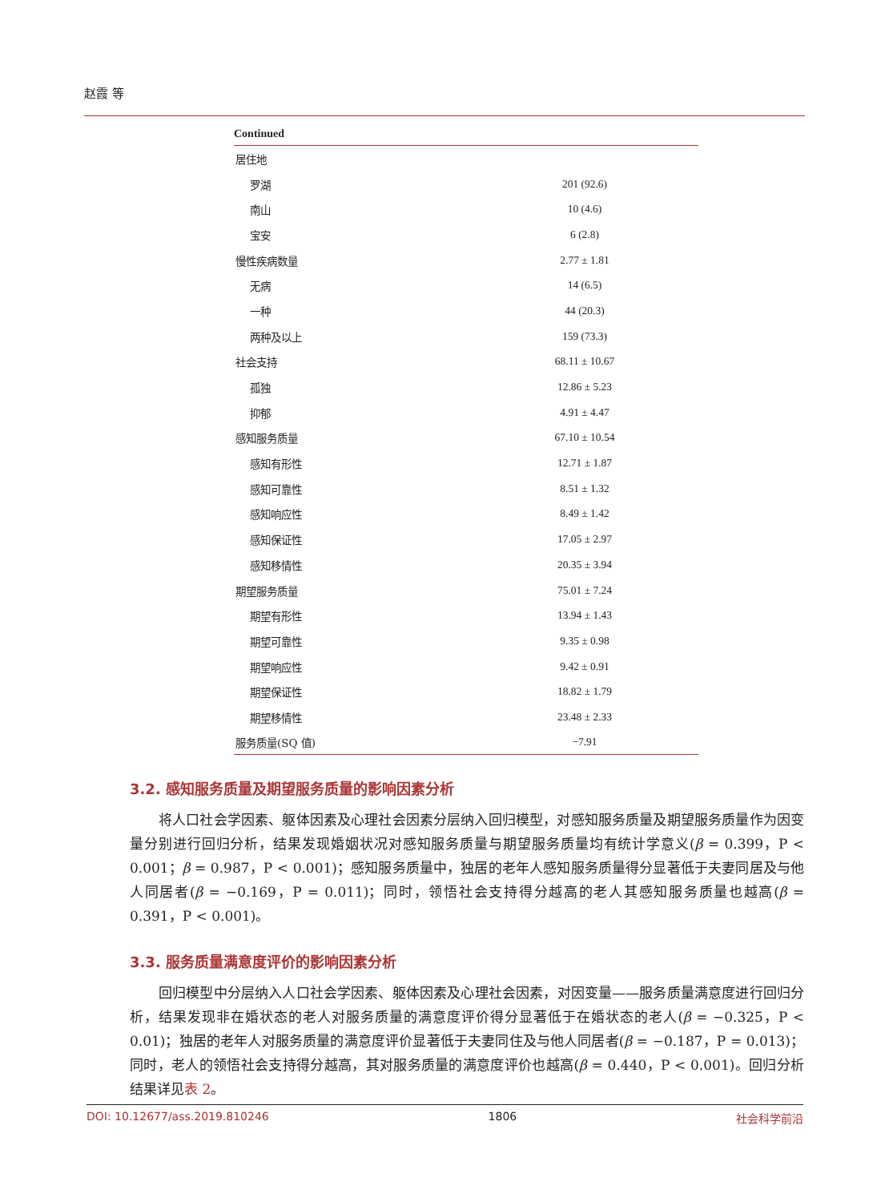赵霞 等
Continued
| 居住地 | |
| 罗湖 | 201 (92.6) |
| 南山 | 10 (4.6) |
| 宝安 | 6 (2.8) |
| 慢性疾病数量 | 2.77 ± 1.81 |
| 无病 | 14 (6.5) |
| 一种 | 44 (20.3) |
| 两种及以上 | 159 (73.3) |
| 社会支持 | 68.11 ± 10.67 |
| 孤独 | 12.86 ± 5.23 |
| 抑郁 | 4.91 ± 4.47 |
| 感知服务质量 | 67.10 ± 10.54 |
| 感知有形性 | 12.71 ± 1.87 |
| 感知可靠性 | 8.51 ± 1.32 |
| 感知响应性 | 8.49 ± 1.42 |
| 感知保证性 | 17.05 ± 2.97 |
| 感知移情性 | 20.35 ± 3.94 |
| 期望服务质量 | 75.01 ± 7.24 |
| 期望有形性 | 13.94 ± 1.43 |
| 期望可靠性 | 9.35 ± 0.98 |
| 期望响应性 | 9.42 ± 0.91 |
| 期望保证性 | 18.82 ± 1.79 |
| 期望移情性 | 23.48 ± 2.33 |
| 服务质量(SQ 值) | −7.91 |
3.2. 感知服务质量及期望服务质量的影响因素分析
将人口社会学因素、躯体因素及心理社会因素分层纳入回归模型，对感知服务质量及期望服务质量作为因变量分别进行回归分析，结果发现婚姻状况对感知服务质量与期望服务质量均有统计学意义(β = 0.399，P < 0.001；β = 0.987，P < 0.001)；感知服务质量中，独居的老年人感知服务质量得分显著低于夫妻同居及与他人同居者(β = −0.169，P = 0.011)；同时，领悟社会支持得分越高的老人其感知服务质量也越高(β = 0.391，P < 0.001)。
3.3. 服务质量满意度评价的影响因素分析
回归模型中分层纳入人口社会学因素、躯体因素及心理社会因素，对因变量——服务质量满意度进行回归分析，结果发现非在婚状态的老人对服务质量的满意度评价得分显著低于在婚状态的老人(β = −0.325，P < 0.01)；独居的老年人对服务质量的满意度评价显著低于夫妻同住及与他人同居者(β = −0.187，P = 0.013)；同时，老人的领悟社会支持得分越高，其对服务质量的满意度评价也越高(β = 0.440，P < 0.001)。回归分析结果详见表 2。
DOI: 10.12677/ass.2019.810246 1806 社会科学前沿